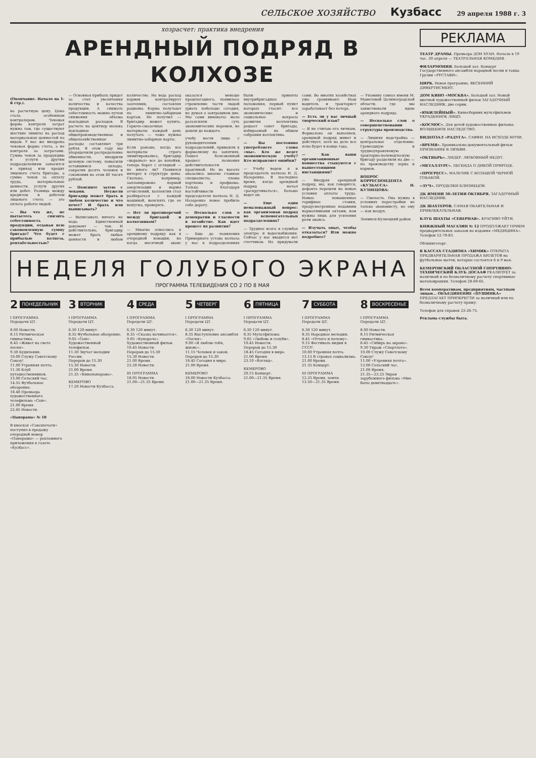сельское хозяйство Кузбасс 29 апреля 1988 г. 3
хозрасчет: практика внедрения
АРЕНДНЫЙ ПОДРЯД В КОЛХОЗЕ
(Окончание. Начало на 1-й стр.).
на расчетную цену. Цена стала особенным контролером. Чековая форма контроля затрат нужна там, где существуют жесткие лимиты на расход материальных ценностей по видам. У нас же внедрена чековая форма счета, а не контроля за затратами. Сумма чеков за продукцию и услуги другим подразделениям заносится в приход или кредит лицевого счета бригады, а сумма чеков за оплату труда, материальные ценности, услуги других или дебет. Разница между кредитом и дебетом лицевого счета — это оплата работы людей.
— Вы что же, не пытаетесь снизить себестоимость продукции, отдавая всю сэкономленную сумму бригаде? Что будет с прибылью колхоза, рентабельностью?
— Основная прибыль придет за счет увеличения количества и качества продукции. А снижать себестоимость можно путем снижения объема накладных расходов. В расчете на центнер молока накладные общепроизводственные и общехозяйственные расходы составляют три рубля. В этом году мы упорядочили распределение обменности, внедрили целевую систему, повысили оставшимся оклады, сократив десять человек и сэкономив на этом 40 тысяч рублей.
— Поясните затею с чеками. Неужели бригадир может брать в любом количестве и что хочет? И брать или выписывать?
— Выписывать ничего не надо. Единственный документ — чек. И действительно, бригадир может брать любые ценности и любом количестве. Но ведь расход кормов контролирует зоотехник, составляя рационы. Корма получают по лимитно-заборным картам. Не получил — бригадир может купить. Горюче-смазочные материалы каждый день получать — тоже нужны лимитно-заборные карты.
Если раньше, когда все материалы строго лимитировались, бригадир «вырывал» все до копейки, теперь берет с оглядкой — не много ли? Появился интерес к структуре цены. Сколько, например, запланировано нормой амортизации и нормы отчислений, коллектив стал разбираться с каждой машиной, выяснять где ее выпуска, проверять.
— Нет ли противоречий между бригадой и колхозником?
— Многие отнеслись к арендному подряду как к очередной новации, но когда месячный аванс оказался меньше прошлогоднего, появилось стремление части людей урвать побольше сегодня, не думая о завтрашнем дне. Мы сами виноваты: мало разъясняли суть экономических перемен, не дошли до каждого.
учебу вести лишь с руководителями подразделений, привыкли к формализму на занятиях. Пошел болезненный процесс познания действительности практикой. Не на высоте оказались многие главные специалисты, члены парткома и профкома. Только благодаря настойчивости председателя колхоза Н. Д. Назаренко новое пробило себе дорогу.
— Несколько слов о демократии и гласности в хозяйстве. Как идет процесс их развития?
— Еще до появления Примерного устава колхоза у нас в подразделениях были приняты внутрибригадные положения, первый пункт которых гласит: все экономические и социальные вопросы развития коллектива решает совет бригады, избираемый на общем собрании коллектива.
— Вы постоянно употребляете слово «мы». Кто же ведет экономическую учебу? Кто исправляет ошибки?
— Учебу ведем я и председатель колхоза Н. Д. Назаренко. В последнее время, когда арендный подряд начал «раскручиваться», больше ведет он.
— Еще один немаловажный вопрос: как организован подряд во вспомогательных подразделениях?
— Труднее всего в службах электро- и водоснабжения. Сейчас у нас вводится нет счетчиков. Но придумали сами. Во многих хозяйствах уже сравнивают. Наш водитель и тракторист зарабатывает без потерь.
— Есть ли у вас личный творческий план?
— Я не считаю его личным. Формально он выполнен, арендный подряд живет и действует, хотя на деле все ясно будет в конце года.
— Как ваши организационные новшества стыкуются с вышестоящими инстанциями?
— Внедряя арендный подряд, мы, как говорится, дефакто перешли на новые условия оплаты труда. Новые повышенные тарифные ставки, предусмотренные недавним нормативными актами, нам нужны лишь для усиления роли аванса.
— Изучать опыт, чтобы отказаться? Или можно подробнее?
— Упомяну совхоз имени М. Маметовой Целиноградской области, где мы заимствовали идею арендного подряда.
— Несколько слов о совершенствовании структуры производства.
— Лишняя надстройка — центральное отделение. Громоздкую и трудноуправляемую тракторно-полеводческую бригаду разделили на две — по производству зерна и кормов.
ВОПРОС КОРРЕСПОНДЕНТА «КУЗБАССА» Н. КУЗНЕЦОВА:
— Смелость. Она нужна в условиях перестройки не только экономисту, но ему — как воздух.
Ленинск-Кузнецкий район.
НЕДЕЛЯ ГОЛУБОГО ЭКРАНА
ПРОГРАММА ТЕЛЕВИДЕНИЯ СО 2 ПО 8 МАЯ
2 ПОНЕДЕЛЬНИК
I ПРОГРАММА
Передачи ЦТ.
8.00 Новости.
8.15 Ритмическая гимнастика.
8.45 «Живет на свете песня».
9.30 Будильник.
10.00 Служу Советскому Союзу!
11.00 Утренняя почта.
11.30 Клуб путешественников.
13.00 Сельский час.
14.55 Футбольное обозрение.
18.40 Премьера художественного телефильма «Сын».
21.00 Время.
22.45 Новости.
«Панорама» № 18
В киосках «Союзпечати» поступил в продажу очередной номер «Панорамы» — рекламного приложения к газете «Кузбасс».
3 ВТОРНИК
I ПРОГРАММА
Передачи ЦТ.
6.30 120 минут.
8.35 Футбольное обозрение.
9.05 «Сын». Художественный телефильм.
11.30 Звучат мелодии России.
Перерыв до 15.30
15.30 Новости.
21.00 Время.
21.35 «Кинопанорама».
КЕМЕРОВО
17.20 Новости Кузбасса.
4 СРЕДА
I ПРОГРАММА
Передачи ЦТ.
6.30 120 минут.
8.35 «Сказка начинается».
9.05 «Кунарача». Художественный фильм.
10.45 Новости.
Перерыв до 15.30
15.30 Новости.
21.00 Время.
23.30 Новости.
III ПРОГРАММА
18.05 Новости.
21.00—21.35 Время.
5 ЧЕТВЕРГ
I ПРОГРАММА
Передачи ЦТ.
6.30 120 минут.
8.35 Выступление ансамбля «Песня».
9.00 «Я люблю тебя, жизнь».
11.15 Человек и закон.
Перерыв до 15.30
18.45 Сегодня в мире.
21.00 Время.
КЕМЕРОВО
18.00 Новости Кузбасса.
21.00—21.35 Время.
6 ПЯТНИЦА
I ПРОГРАММА
Передачи ЦТ.
6.30 120 минут.
8.35 Мультфильмы.
9.05 «Любовь и голуби».
10.45 Новости.
Перерыв до 15.30
18.45 Сегодня в мире.
21.00 Время.
23.10 «Взгляд».
КЕМЕРОВО
20.15 Концерт.
21.00—21.35 Время.
7 СУББОТА
I ПРОГРАММА
Передачи ЦТ.
6.30 120 минут.
8.35 Народные мелодии.
8.45 «Отчего и почему».
9.15 Фестиваль индии в СССР.
10.00 Утренняя почта.
13.15 В странах социализма.
21.00 Время.
21.35 Концерт.
III ПРОГРАММА
12.25 Время, земля.
13.50—21.35 Время.
8 ВОСКРЕСЕНЬЕ
I ПРОГРАММА
Передачи ЦТ.
8.00 Новости.
8.15 Ритмическая гимнастика.
8.45 «Сибирь на экране».
9.30 Тираж «Спортлото».
10.00 Служу Советскому Союзу!
11.00 «Утренняя почта».
13.00 Сельский час.
21.00 Время.
21.35—23.25 Экран зарубежного фильма «Мне было девятнадцать».
РЕКЛАМА
ТЕАТР ДРАМЫ. Премьера ДОН ХУАН. Начало в 19 час. 30 апреля — ТЕАТРАЛЬНАЯ КОМЕДИЯ.
ФИЛАРМОНИЯ. Большой зал. Концерт Государственного ансамбля народной песни и танца Грузии «РУСТАВИ».
ЦИРК. Новая программа. ВЕСЕННИЙ ДИВЕРТИСМЕНТ.
ДОМ КИНО «МОСКВА». Большой зал. Новый цветной художественный фильм ЗАГАДОЧНЫЙ НАСЛЕДНИК, две серии.
«ЮБИЛЕЙНЫЙ». Киносборник мультфильмов УКРАДЕННОЕ ЛИЦО.
«КОСМОС». Для детей художественные фильмы: ВОЛШЕБНОЕ НАСЛЕДСТВО.
ВИДЕОЗАЛ «РАДУГА». САФФИ. НА ИСХОДЕ НОЧИ.
«ВРЕМЯ». Хроникально-документальный фильм ПРИЗНАНИЕ В ЛЮБВИ.
«ОКТЯБРЬ». ЛИДЕР. ЛЮБОВНЫЙ НЕДУГ.
«МЕТАЛЛУРГ». ЛЕГЕНДА О ДИКОЙ ПРИРОДЕ.
«ПРОГРЕСС». МАЛЬЧИК С БОЛЬШОЙ ЧЕРНОЙ СОБАКОЙ.
«ЛУЧ». ПРОДЕЛКИ БЛИЗНЕЦОВ.
ДК ИМЕНИ 50-ЛЕТИЯ ОКТЯБРЯ. ЗАГАДОЧНЫЙ НАСЛЕДНИК.
ДК ШАХТЕРОВ. САМАЯ ОБАЯТЕЛЬНАЯ И ПРИВЛЕКАТЕЛЬНАЯ.
КЛУБ ШАХТЫ «СЕВЕРНАЯ». КРАСИВО УЙТИ.
КНИЖНЫЙ МАГАЗИН № 12 ПРОДОЛЖАЕТ ПРИЕМ предварительных заказов на издания «МЕДИЦИНА». Телефон 52-78-83.
Облкниготорг.
В КАССАХ СТАДИОНА «ХИМИК» ОТКРЫТА ПРЕДВАРИТЕЛЬНАЯ ПРОДАЖА БИЛЕТОВ на футбольные матчи, которые состоятся 6 и 9 мая.
КЕМЕРОВСКИЙ ОБЛАСТНОЙ СПОРТИВНО-ТЕХНИЧЕСКИЙ КЛУБ ДОСААФ РЕАЛИЗУЕТ за наличный и по безналичному расчету спортивные мотоповрышки. Телефон 28-69-65.
Всем кооперативам, предприятиям, частным лицам... ОБЪЕДИНЕНИЕ «ПУШИНКА» ПРЕДЛАГАЕТ ПРИОБРЕСТИ за наличный или по безналичному расчету пряжу.
Телефон для справок 23-26-75.
Реклама службы быта.